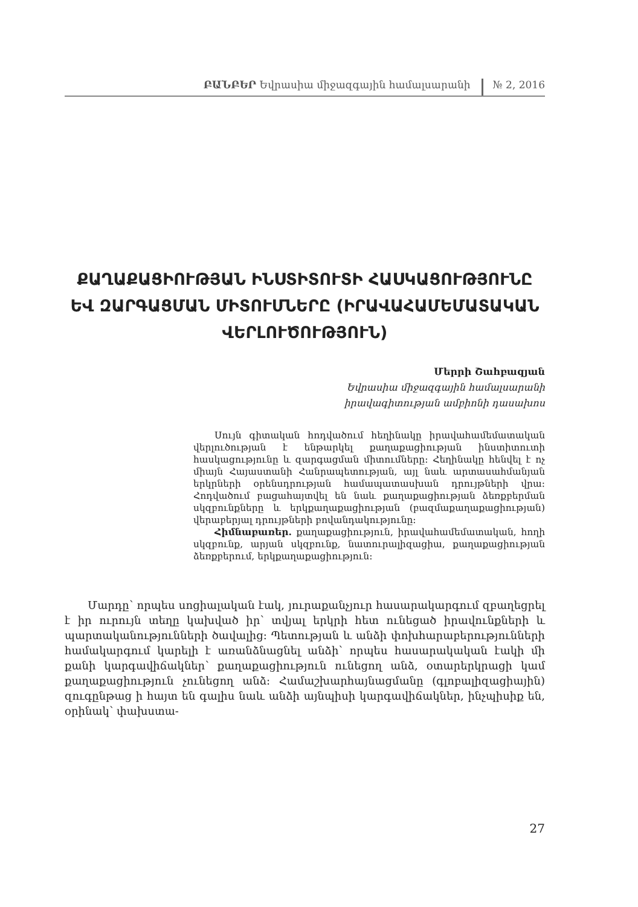ԲԱՆԲԵՐ Եվրասիա միջազգային համալսարանի № 2, 2016
ՔԱՂԱՔԱՑԻՈՒԹՅԱՆ ԻՆՍՏԻՏՈՒՏԻ ՀԱՍԿԱՑՈՒԹՅՈՒՆԸ ԵՎ ԶԱՐԳԱՑՄԱՆ ՄԻՏՈՒՄՆԵՐԸ (ԻՐԱՎԱՀԱՄԵՄԱՏԱԿԱՆ ՎԵՐԼՈՒԾՈՒԹՅՈՒՆ)
Մերրի Շահբազյան
Եվրասիա միջազգային համալսարանի
իրավագիտության ամբիոնի դասախոս
Սույն գիտական հոդվածում հեղինակը իրավահամեմատական վերլուծության է ենթարկել քաղաքացիության ինստիտուտի հասկացությունը և զարգացման միտումները: Հեղինակը հենվել է ոչ միայն Հայաստանի Հանրապետության, այլ նաև արտասահմանյան երկրների օրենսդրության համապատասխան դրույթների վրա: Հոդվածում բացահայտվել են նաև քաղաքացիության ձեռքբերման սկզբունքները և երկքաղաքացիության (բազմաքաղաքացիության) վերաբերյալ դրույթների բովանդակությունը:
Հիմնաբառեր. քաղաքացիություն, իրավահամեմատական, հողի սկզբունք, արյան սկզբունք, նատուրալիզացիա, քաղաքացիության ձեռքբերում, երկքաղաքացիություն:
Մարդը՝ որպես սոցիալական էակ, յուրաքանչյուր հասարակարգում զբաղեցրել է իր ուրույն տեղը կախված իր՝ տվյալ երկրի հետ ունեցած իրավունքների և պարտականությունների ծավալից: Պետության և անձի փոխհարաբերությունների համակարգում կարելի է առանձնացնել անձի՝ որպես հասարակական էակի մի քանի կարգավիճակներ՝ քաղաքացիություն ունեցող անձ, օտարերկրացի կամ քաղաքացիություն չունեցող անձ: Համաշխարհայնացմանը (գլոբալիզացիային) զուգընթաց ի հայտ են գալիս նաև անձի այնպիսի կարգավիճակներ, ինչպիսիք են, օրինակ՝ փախստա-
27